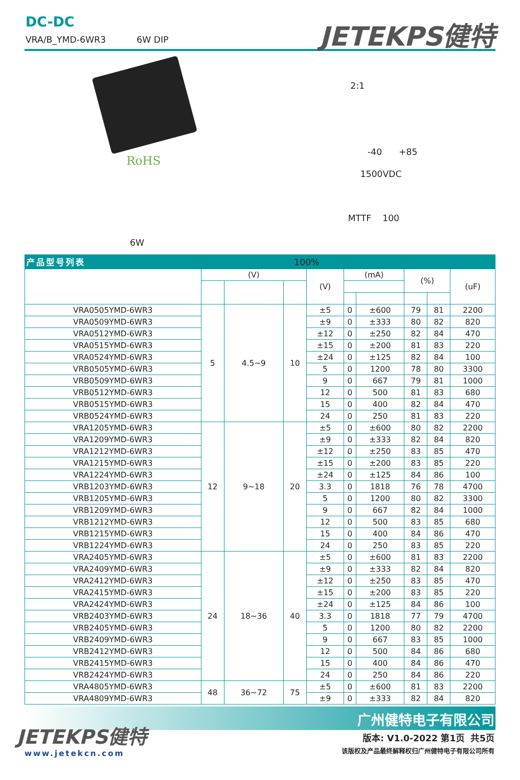DC-DC
VRA/B_YMD-6WR3 6W DIP
JETEKPS健特
RoHS
2:1
-40 +85
1500VDC
MTTF 100
6W
100%
产品型号列表
| | (V) | | | (V) | (mA) | | (%) | | (uF) |
| --- | --- | --- | --- | --- | --- | --- | --- | --- | --- |
| VRA0505YMD-6WR3 | 5 | 4.5~9 | 10 | ±5 | 0 | ±600 | 79 | 81 | 2200 |
| VRA0509YMD-6WR3 | | | | ±9 | 0 | ±333 | 80 | 82 | 820 |
| VRA0512YMD-6WR3 | | | | ±12 | 0 | ±250 | 82 | 84 | 470 |
| VRA0515YMD-6WR3 | | | | ±15 | 0 | ±200 | 81 | 83 | 220 |
| VRA0524YMD-6WR3 | | | | ±24 | 0 | ±125 | 82 | 84 | 100 |
| VRB0505YMD-6WR3 | | | | 5 | 0 | 1200 | 78 | 80 | 3300 |
| VRB0509YMD-6WR3 | | | | 9 | 0 | 667 | 79 | 81 | 1000 |
| VRB0512YMD-6WR3 | | | | 12 | 0 | 500 | 81 | 83 | 680 |
| VRB0515YMD-6WR3 | | | | 15 | 0 | 400 | 82 | 84 | 470 |
| VRB0524YMD-6WR3 | | | | 24 | 0 | 250 | 81 | 83 | 220 |
| VRA1205YMD-6WR3 | 12 | 9~18 | 20 | ±5 | 0 | ±600 | 80 | 82 | 2200 |
| VRA1209YMD-6WR3 | | | | ±9 | 0 | ±333 | 82 | 84 | 820 |
| VRA1212YMD-6WR3 | | | | ±12 | 0 | ±250 | 83 | 85 | 470 |
| VRA1215YMD-6WR3 | | | | ±15 | 0 | ±200 | 83 | 85 | 220 |
| VRA1224YMD-6WR3 | | | | ±24 | 0 | ±125 | 84 | 86 | 100 |
| VRB1203YMD-6WR3 | | | | 3.3 | 0 | 1818 | 76 | 78 | 4700 |
| VRB1205YMD-6WR3 | | | | 5 | 0 | 1200 | 80 | 82 | 3300 |
| VRB1209YMD-6WR3 | | | | 9 | 0 | 667 | 82 | 84 | 1000 |
| VRB1212YMD-6WR3 | | | | 12 | 0 | 500 | 83 | 85 | 680 |
| VRB1215YMD-6WR3 | | | | 15 | 0 | 400 | 84 | 86 | 470 |
| VRB1224YMD-6WR3 | | | | 24 | 0 | 250 | 83 | 85 | 220 |
| VRA2405YMD-6WR3 | 24 | 18~36 | 40 | ±5 | 0 | ±600 | 81 | 83 | 2200 |
| VRA2409YMD-6WR3 | | | | ±9 | 0 | ±333 | 82 | 84 | 820 |
| VRA2412YMD-6WR3 | | | | ±12 | 0 | ±250 | 83 | 85 | 470 |
| VRA2415YMD-6WR3 | | | | ±15 | 0 | ±200 | 83 | 85 | 220 |
| VRA2424YMD-6WR3 | | | | ±24 | 0 | ±125 | 84 | 86 | 100 |
| VRB2403YMD-6WR3 | | | | 3.3 | 0 | 1818 | 77 | 79 | 4700 |
| VRB2405YMD-6WR3 | | | | 5 | 0 | 1200 | 80 | 82 | 2200 |
| VRB2409YMD-6WR3 | | | | 9 | 0 | 667 | 83 | 85 | 1000 |
| VRB2412YMD-6WR3 | | | | 12 | 0 | 500 | 84 | 86 | 680 |
| VRB2415YMD-6WR3 | | | | 15 | 0 | 400 | 84 | 86 | 470 |
| VRB2424YMD-6WR3 | | | | 24 | 0 | 250 | 84 | 86 | 220 |
| VRA4805YMD-6WR3 | 48 | 36~72 | 75 | ±5 | 0 | ±600 | 81 | 83 | 2200 |
| VRA4809YMD-6WR3 | | | | ±9 | 0 | ±333 | 82 | 84 | 820 |
广州健特电子有限公司
JETEKPS健特
www.jetekcn.com
版本: V1.0-2022 第1页 共5页
该版权及产品最终解释权归广州健特电子有限公司所有